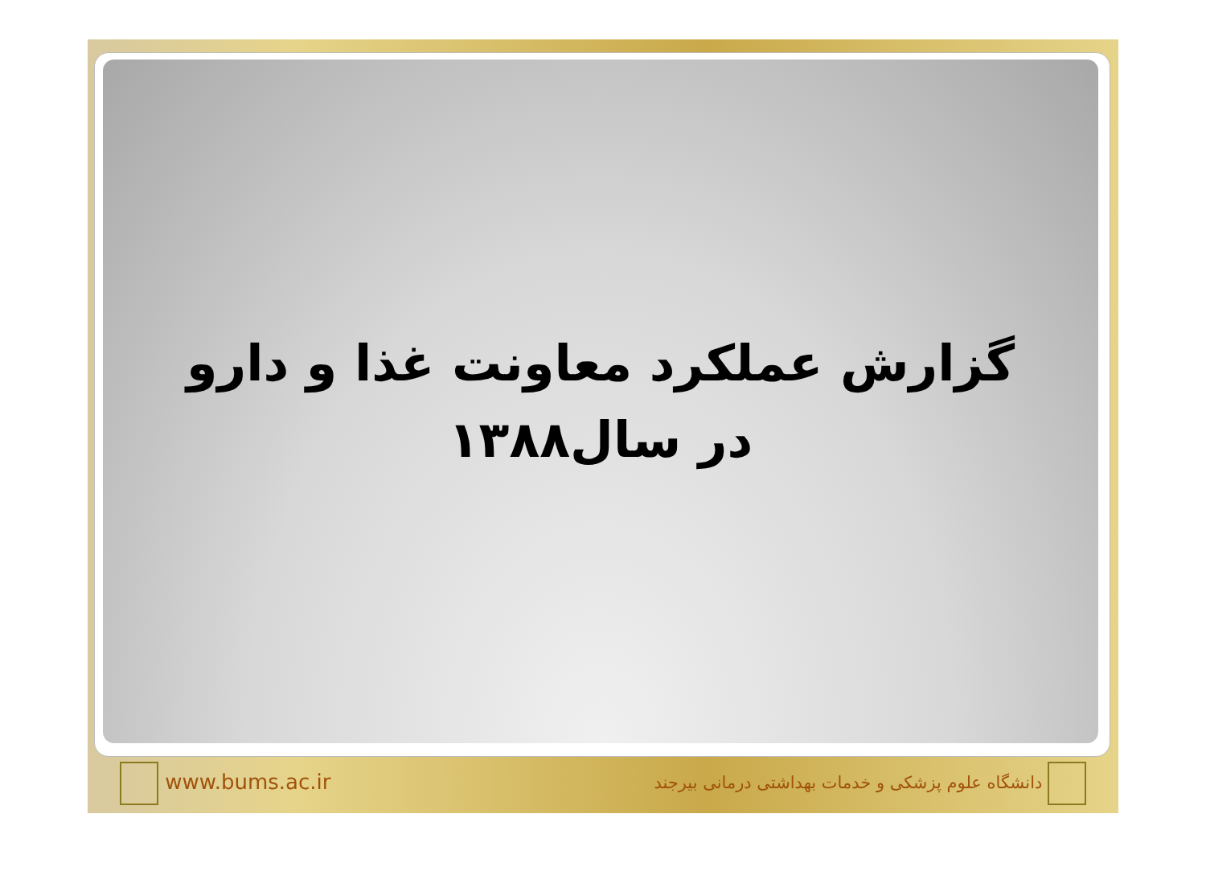گزارش عملکرد معاونت غذا و دارو
در سال۱۳۸۸
www.bums.ac.ir
دانشگاه علوم پزشکی و خدمات بهداشتی درمانی بیرجند